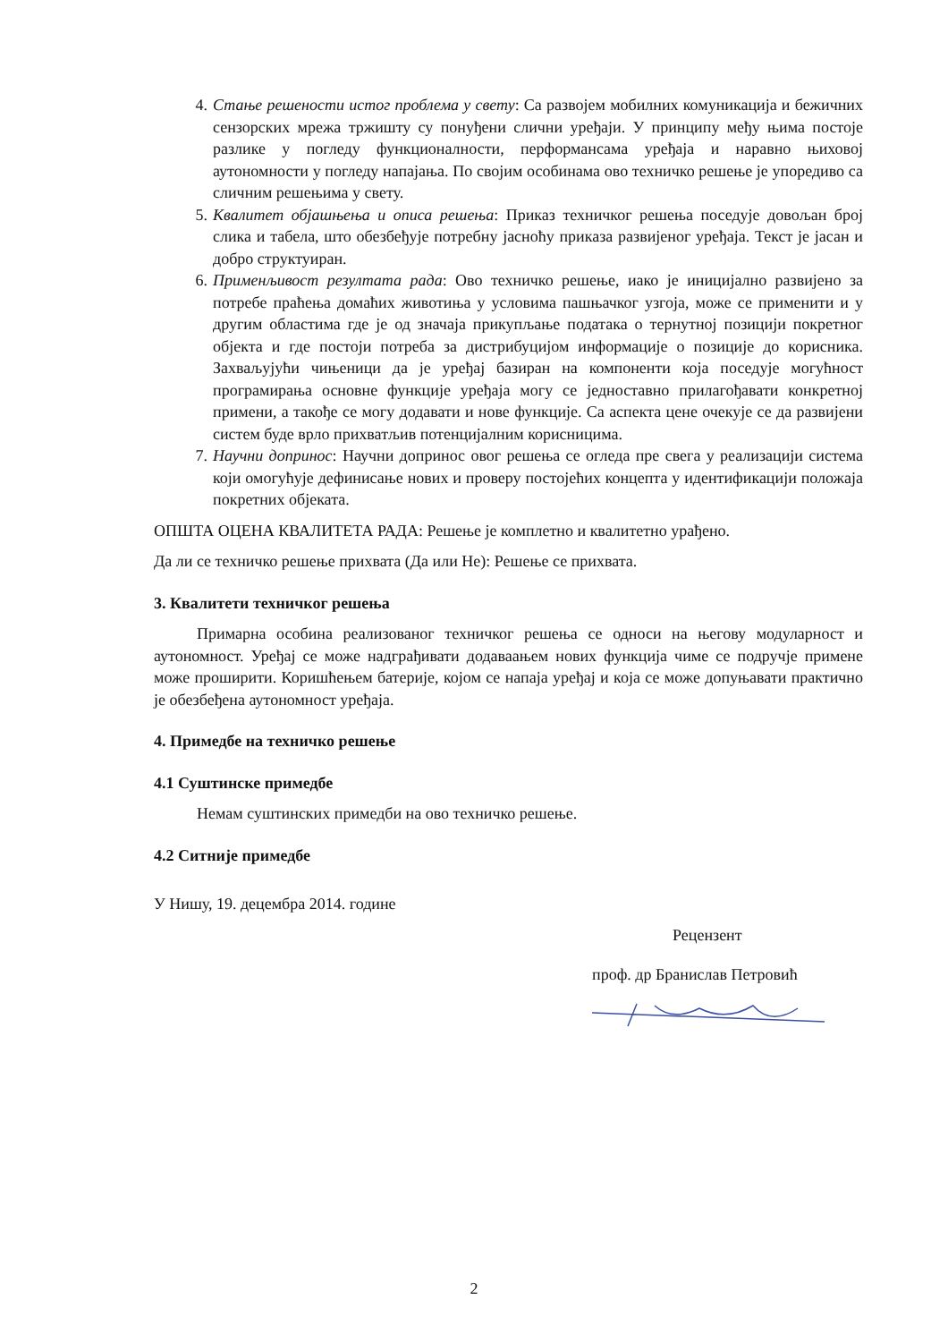4. Стање решености истог проблема у свету: Са развојем мобилних комуникација и бежичних сензорских мрежа тржишту су понуђени слични уређаји. У принципу међу њима постоје разлике у погледу функционалности, перформансама уређаја и наравно њиховој аутономности у погледу напајања. По својим особинама ово техничко решење је упоредиво са сличним решењима у свету.
5. Квалитет објашњења и описа решења: Приказ техничког решења поседује довољан број слика и табела, што обезбеђује потребну јасноћу приказа развијеног уређаја. Текст је јасан и добро структуиран.
6. Применљивост резултата рада: Ово техничко решење, иако је иницијално развијено за потребе праћења домаћих животиња у условима пашњачког узгоја, може се применити и у другим областима где је од значаја прикупљање података о тернутној позицији покретног објекта и где постоји потреба за дистрибуцијом информације о позиције до корисника. Захваљујући чињеници да је уређај базиран на компоненти која поседује могућност програмирања основне функције уређаја могу се једноставно прилагођавати конкретној примени, а такође се могу додавати и нове функције. Са аспекта цене очекује се да развијени систем буде врло прихватљив потенцијалним корисницима.
7. Научни допринос: Научни допринос овог решења се огледа пре свега у реализацији система који омогућује дефинисање нових и проверу постојећих концепта у идентификацији положаја покретних објеката.
ОПШТА ОЦЕНА КВАЛИТЕТА РАДА: Решење је комплетно и квалитетно урађено.
Да ли се техничко решење прихвата (Да или Не): Решење се прихвата.
3. Квалитети техничког решења
Примарна особина реализованог техничког решења се односи на његову модуларност и аутономност. Уређај се може надграђивати додаваањем нових функција чиме се подручје примене може проширити. Коришћењем батерије, којом се напаја уређај и која се може допуњавати практично је обезбеђена аутономност уређаја.
4. Примедбе на техничко решење
4.1 Суштинске примедбе
Немам суштинских примедби на ово техничко решење.
4.2 Ситније примедбе
У Нишу, 19. децембра 2014. године
Рецензент
проф. др Бранислав Петровић
2